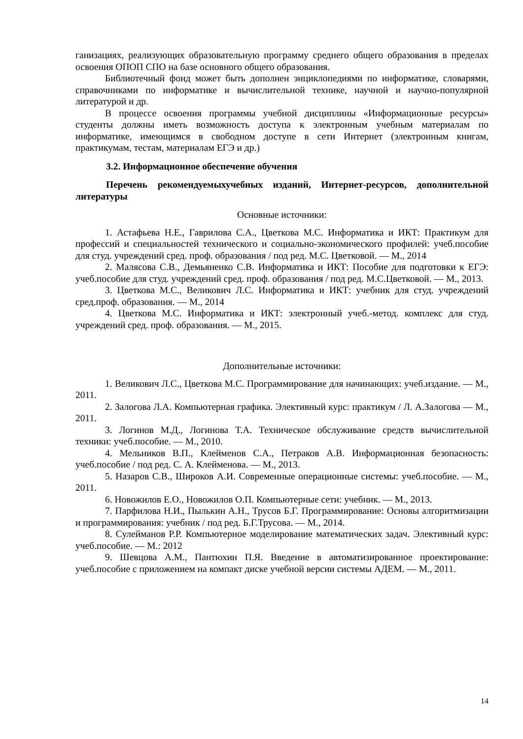ганизациях, реализующих образовательную программу среднего общего образования в пределах освоения ОПОП СПО на базе основного общего образования.
Библиотечный фонд может быть дополнен энциклопедиями по информатике, словарями, справочниками по информатике и вычислительной технике, научной и научно-популярной литературой и др.
В процессе освоения программы учебной дисциплины «Информационные ресурсы» студенты должны иметь возможность доступа к электронным учебным материалам по информатике, имеющимся в свободном доступе в сети Интернет (электронным книгам, практикумам, тестам, материалам ЕГЭ и др.)
3.2. Информационное обеспечение обучения
Перечень рекомендуемыхучебных изданий, Интернет-ресурсов, дополнительной литературы
Основные источники:
1. Астафьева Н.Е., Гаврилова С.А., Цветкова М.С. Информатика и ИКТ: Практикум для профессий и специальностей технического и социально-экономического профилей: учеб.пособие для студ. учреждений сред. проф. образования / под ред. М.С. Цветковой. — М., 2014
2. Малясова С.В., Демьяненко С.В. Информатика и ИКТ: Пособие для подготовки к ЕГЭ: учеб.пособие для студ. учреждений сред. проф. образования / под ред. М.С.Цветковой. — М., 2013.
3. Цветкова М.С., Великович Л.С. Информатика и ИКТ: учебник для студ. учреждений сред.проф. образования. — М., 2014
4. Цветкова М.С. Информатика и ИКТ: электронный учеб.-метод. комплекс для студ. учреждений сред. проф. образования. — М., 2015.
Дополнительные источники:
1. Великович Л.С., Цветкова М.С. Программирование для начинающих: учеб.издание. — М., 2011.
2. Залогова Л.А. Компьютерная графика. Элективный курс: практикум / Л. А.Залогова — М., 2011.
3. Логинов М.Д., Логинова Т.А. Техническое обслуживание средств вычислительной техники: учеб.пособие. — М., 2010.
4. Мельников В.П., Клейменов С.А., Петраков А.В. Информационная безопасность: учеб.пособие / под ред. С. А. Клейменова. — М., 2013.
5. Назаров С.В., Широков А.И. Современные операционные системы: учеб.пособие. — М., 2011.
6. Новожилов Е.О., Новожилов О.П. Компьютерные сети: учебник. — М., 2013.
7. Парфилова Н.И., Пылькин А.Н., Трусов Б.Г. Программирование: Основы алгоритмизации и программирования: учебник / под ред. Б.Г.Трусова. — М., 2014.
8. Сулейманов Р.Р. Компьютерное моделирование математических задач. Элективный курс: учеб.пособие. — М.: 2012
9. Шевцова А.М., Пантюхин П.Я. Введение в автоматизированное проектирование: учеб.пособие с приложением на компакт диске учебной версии системы АДЕМ. — М., 2011.
14